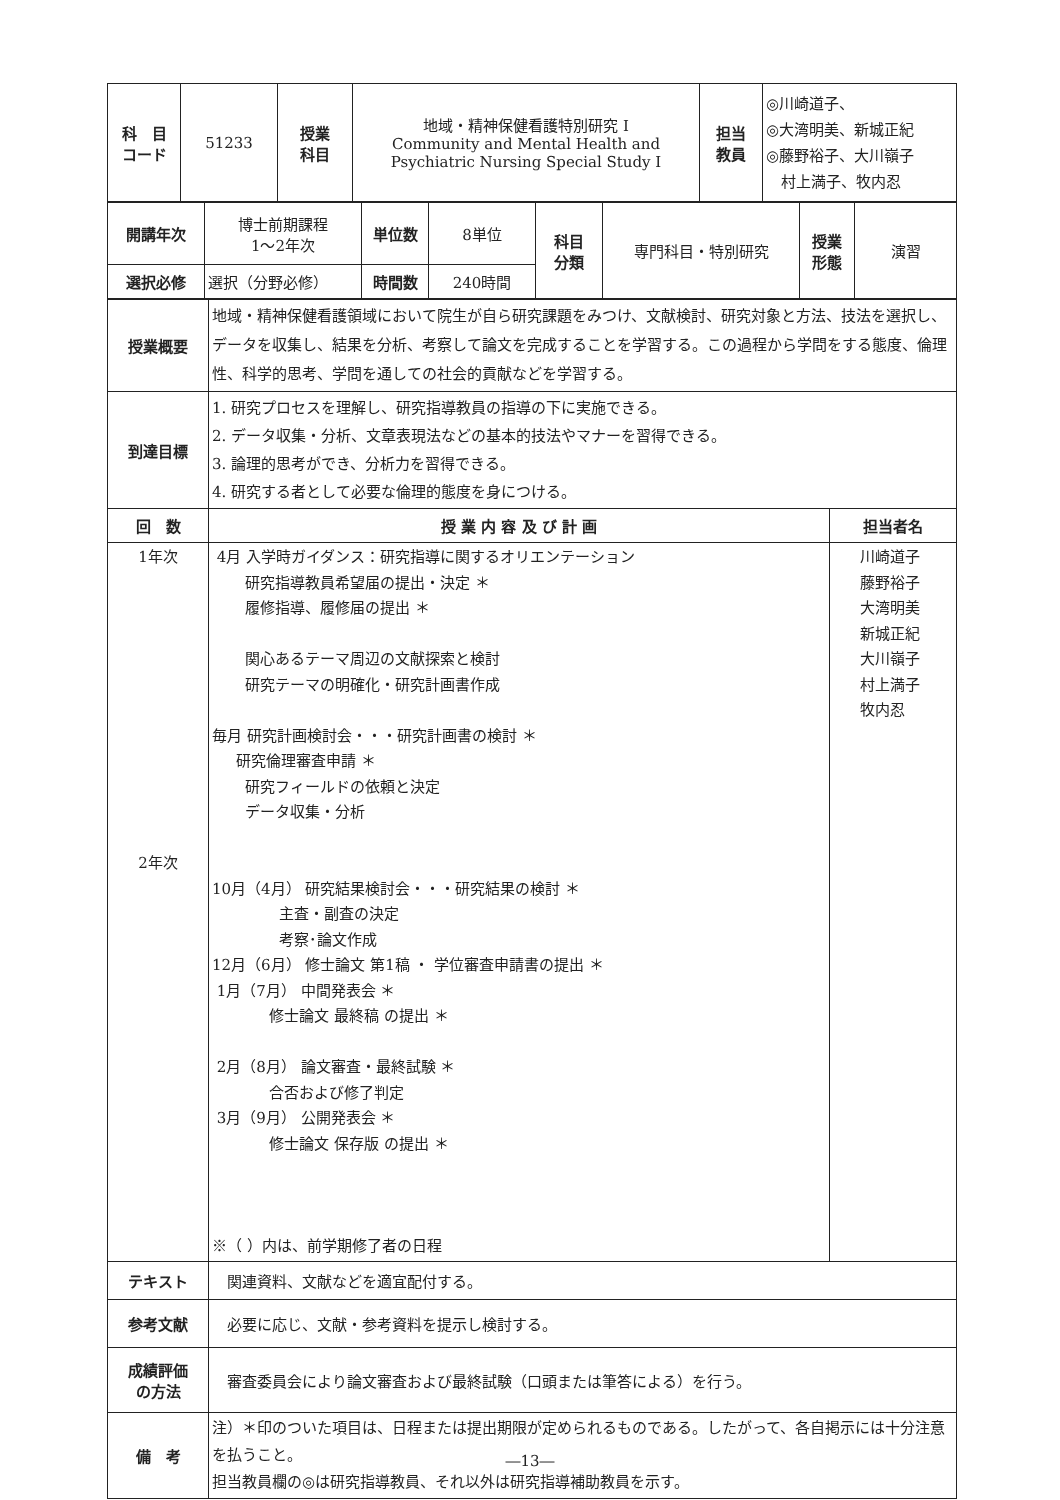| 科 目 コード | 51233 | 授業 科目 | 地域・精神保健看護特別研究 I Community and Mental Health and Psychiatric Nursing Special Study I | 担当 教員 | ◎川崎道子、 ◎大湾明美、新城正紀 ◎藤野裕子、大川嶺子 村上満子、牧内忍 |
| 開講年次 | 博士前期課程 1〜2年次 | 単位数 | 8単位 | 科目 分類 | 専門科目・特別研究 | 授業 形態 | 演習 |
| 選択必修 | 選択（分野必修） | 時間数 | 240時間 | | | | |
| 授業概要 | 地域・精神保健看護領域において院生が自ら研究課題をみつけ、文献検討、研究対象と方法、技法を選択し、データを収集し、結果を分析、考察して論文を完成することを学習する。この過程から学問をする態度、倫理性、科学的思考、学問を通しての社会的貢献などを学習する。 | |
| 到達目標 | 1. 研究プロセスを理解し、研究指導教員の指導の下に実施できる。 2. データ収集・分析、文章表現法などの基本的技法やマナーを習得できる。 3. 論理的思考ができ、分析力を習得できる。 4. 研究する者として必要な倫理的態度を身につける。 | |
| 回 数 | 授 業 内 容 及 び 計 画 | 担当者名 |
| 1年次 2年次 | 4月 入学時ガイダンス：研究指導に関するオリエンテーション 研究指導教員希望届の提出・決定 ＊ 履修指導、履修届の提出 ＊ 関心あるテーマ周辺の文献探索と検討 研究テーマの明確化・研究計画書作成 毎月 研究計画検討会・・・研究計画書の検討 ＊ 研究倫理審査申請 ＊ 研究フィールドの依頼と決定 データ収集・分析 10月（4月） 研究結果検討会・・・研究結果の検討 ＊ 主査・副査の決定 考察･論文作成 12月（6月） 修士論文 第1稿 ・ 学位審査申請書の提出 ＊ 1月（7月） 中間発表会 ＊ 修士論文 最終稿 の提出 ＊ 2月（8月） 論文審査・最終試験 ＊ 合否および修了判定 3月（9月） 公開発表会 ＊ 修士論文 保存版 の提出 ＊ ※（ ）内は、前学期修了者の日程 | 川崎道子 藤野裕子 大湾明美 新城正紀 大川嶺子 村上満子 牧内忍 |
| テキスト | 関連資料、文献などを適宜配付する。 | |
| 参考文献 | 必要に応じ、文献・参考資料を提示し検討する。 | |
| 成績評価 の方法 | 審査委員会により論文審査および最終試験（口頭または筆答による）を行う。 | |
| 備 考 | 注）＊印のついた項目は、日程または提出期限が定められるものである。したがって、各自掲示には十分注意を払うこと。 担当教員欄の◎は研究指導教員、それ以外は研究指導補助教員を示す。 | |
―13―